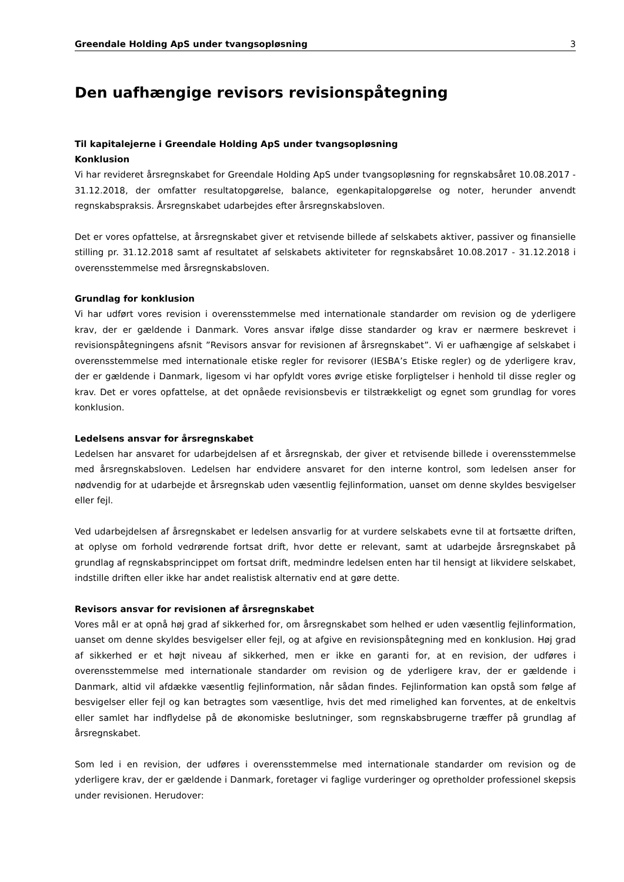Greendale Holding ApS under tvangsopløsning 3
Den uafhængige revisors revisionspåtegning
Til kapitalejerne i Greendale Holding ApS under tvangsopløsning
Konklusion
Vi har revideret årsregnskabet for Greendale Holding ApS under tvangsopløsning for regnskabsåret 10.08.2017 - 31.12.2018, der omfatter resultatopgørelse, balance, egenkapitalopgørelse og noter, herunder anvendt regnskabspraksis. Årsregnskabet udarbejdes efter årsregnskabsloven.
Det er vores opfattelse, at årsregnskabet giver et retvisende billede af selskabets aktiver, passiver og finansielle stilling pr. 31.12.2018 samt af resultatet af selskabets aktiviteter for regnskabsåret 10.08.2017 - 31.12.2018 i overensstemmelse med årsregnskabsloven.
Grundlag for konklusion
Vi har udført vores revision i overensstemmelse med internationale standarder om revision og de yderligere krav, der er gældende i Danmark. Vores ansvar ifølge disse standarder og krav er nærmere beskrevet i revisionspåtegningens afsnit ”Revisors ansvar for revisionen af årsregnskabet”. Vi er uafhængige af selskabet i overensstemmelse med internationale etiske regler for revisorer (IESBA’s Etiske regler) og de yderligere krav, der er gældende i Danmark, ligesom vi har opfyldt vores øvrige etiske forpligtelser i henhold til disse regler og krav. Det er vores opfattelse, at det opnåede revisionsbevis er tilstrækkeligt og egnet som grundlag for vores konklusion.
Ledelsens ansvar for årsregnskabet
Ledelsen har ansvaret for udarbejdelsen af et årsregnskab, der giver et retvisende billede i overensstemmelse med årsregnskabsloven. Ledelsen har endvidere ansvaret for den interne kontrol, som ledelsen anser for nødvendig for at udarbejde et årsregnskab uden væsentlig fejlinformation, uanset om denne skyldes besvigelser eller fejl.
Ved udarbejdelsen af årsregnskabet er ledelsen ansvarlig for at vurdere selskabets evne til at fortsætte driften, at oplyse om forhold vedrørende fortsat drift, hvor dette er relevant, samt at udarbejde årsregnskabet på grundlag af regnskabsprincippet om fortsat drift, medmindre ledelsen enten har til hensigt at likvidere selskabet, indstille driften eller ikke har andet realistisk alternativ end at gøre dette.
Revisors ansvar for revisionen af årsregnskabet
Vores mål er at opnå høj grad af sikkerhed for, om årsregnskabet som helhed er uden væsentlig fejlinformation, uanset om denne skyldes besvigelser eller fejl, og at afgive en revisionspåtegning med en konklusion. Høj grad af sikkerhed er et højt niveau af sikkerhed, men er ikke en garanti for, at en revision, der udføres i overensstemmelse med internationale standarder om revision og de yderligere krav, der er gældende i Danmark, altid vil afdække væsentlig fejlinformation, når sådan findes. Fejlinformation kan opstå som følge af besvigelser eller fejl og kan betragtes som væsentlige, hvis det med rimelighed kan forventes, at de enkeltvis eller samlet har indflydelse på de økonomiske beslutninger, som regnskabsbrugerne træffer på grundlag af årsregnskabet.
Som led i en revision, der udføres i overensstemmelse med internationale standarder om revision og de yderligere krav, der er gældende i Danmark, foretager vi faglige vurderinger og opretholder professionel skepsis under revisionen. Herudover: